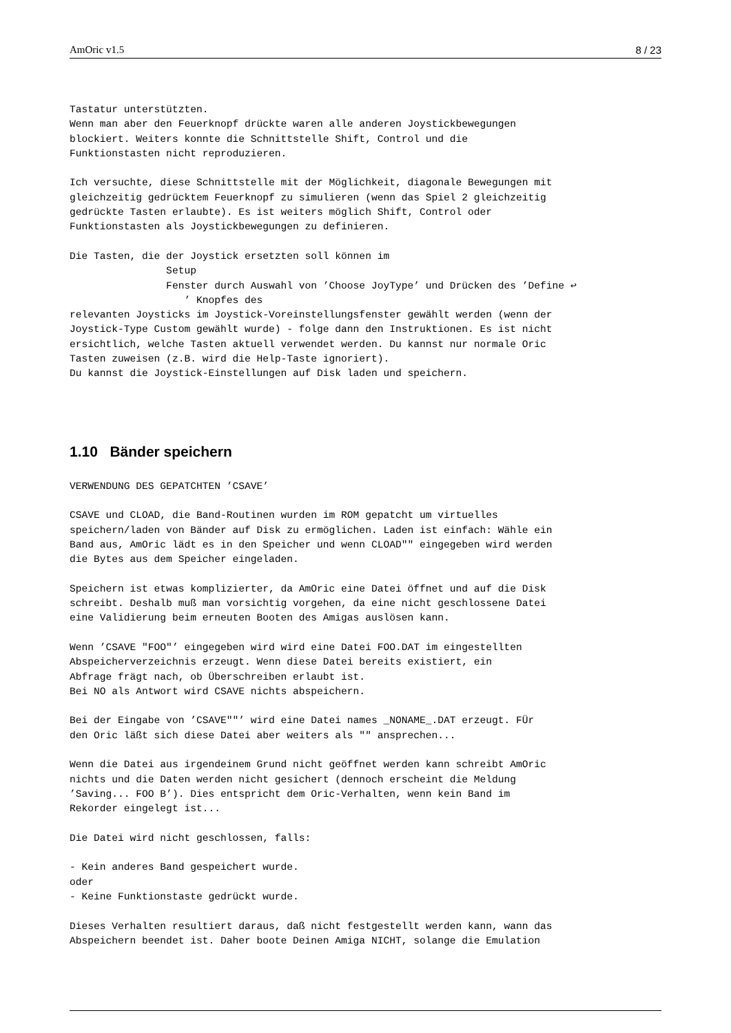AmOric v1.5 8 / 23
Tastatur unterstützten.
Wenn man aber den Feuerknopf drückte waren alle anderen Joystickbewegungen
blockiert. Weiters konnte die Schnittstelle Shift, Control und die
Funktionstasten nicht reproduzieren.

Ich versuchte, diese Schnittstelle mit der Möglichkeit, diagonale Bewegungen mit
gleichzeitig gedrücktem Feuerknopf zu simulieren (wenn das Spiel 2 gleichzeitig
gedrückte Tasten erlaubte). Es ist weiters möglich Shift, Control oder
Funktionstasten als Joystickbewegungen zu definieren.

Die Tasten, die der Joystick ersetzten soll können im
                Setup
                Fenster durch Auswahl von ’Choose JoyType’ und Drücken des ’Define ↩
                   ’ Knopfes des
relevanten Joysticks im Joystick-Voreinstellungsfenster gewählt werden (wenn der
Joystick-Type Custom gewählt wurde) - folge dann den Instruktionen. Es ist nicht
ersichtlich, welche Tasten aktuell verwendet werden. Du kannst nur normale Oric
Tasten zuweisen (z.B. wird die Help-Taste ignoriert).
Du kannst die Joystick-Einstellungen auf Disk laden und speichern.
1.10 Bänder speichern
VERWENDUNG DES GEPATCHTEN ’CSAVE’

CSAVE und CLOAD, die Band-Routinen wurden im ROM gepatcht um virtuelles
speichern/laden von Bänder auf Disk zu ermöglichen. Laden ist einfach: Wähle ein
Band aus, AmOric lädt es in den Speicher und wenn CLOAD"" eingegeben wird werden
die Bytes aus dem Speicher eingeladen.

Speichern ist etwas komplizierter, da AmOric eine Datei öffnet und auf die Disk
schreibt. Deshalb muß man vorsichtig vorgehen, da eine nicht geschlossene Datei
eine Validierung beim erneuten Booten des Amigas auslösen kann.

Wenn ’CSAVE "FOO"’ eingegeben wird wird eine Datei FOO.DAT im eingestellten
Abspeicherverzeichnis erzeugt. Wenn diese Datei bereits existiert, ein
Abfrage frägt nach, ob Überschreiben erlaubt ist.
Bei NO als Antwort wird CSAVE nichts abspeichern.

Bei der Eingabe von ’CSAVE""’ wird eine Datei names _NONAME_.DAT erzeugt. FÜr
den Oric läßt sich diese Datei aber weiters als "" ansprechen...

Wenn die Datei aus irgendeinem Grund nicht geöffnet werden kann schreibt AmOric
nichts und die Daten werden nicht gesichert (dennoch erscheint die Meldung
’Saving... FOO B’). Dies entspricht dem Oric-Verhalten, wenn kein Band im
Rekorder eingelegt ist...

Die Datei wird nicht geschlossen, falls:

- Kein anderes Band gespeichert wurde.
oder
- Keine Funktionstaste gedrückt wurde.

Dieses Verhalten resultiert daraus, daß nicht festgestellt werden kann, wann das
Abspeichern beendet ist. Daher boote Deinen Amiga NICHT, solange die Emulation